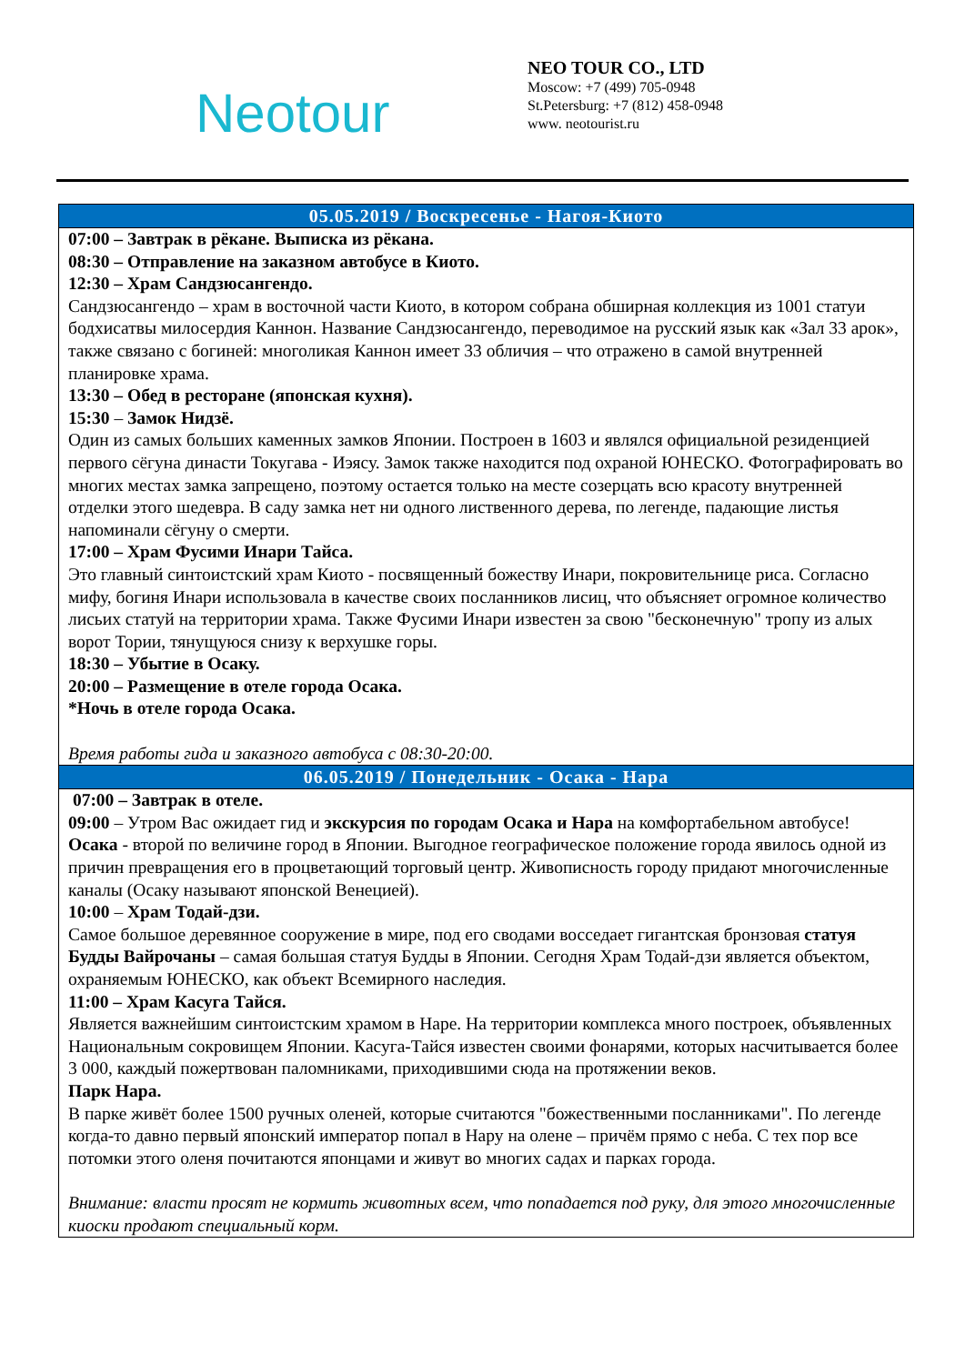Neotour
NEO TOUR CO., LTD
Moscow: +7 (499) 705-0948
St.Petersburg: +7 (812) 458-0948
www. neotourist.ru
| 05.05.2019 / Воскресенье - Нагоя-Киото |
| --- |
| 07:00 – Завтрак в рёкане. Выписка из рёкана. 08:30 – Отправление на заказном автобусе в Киото. 12:30 – Храм Сандзюсангендо. Сандзюсангендо – храм в восточной части Киото, в котором собрана обширная коллекция из 1001 статуи бодхисатвы милосердия Каннон. Название Сандзюсангендо, переводимое на русский язык как «Зал 33 арок», также связано с богиней: многоликая Каннон имеет 33 обличия – что отражено в самой внутренней планировке храма. 13:30 – Обед в ресторане (японская кухня). 15:30 – Замок Нидзё. Один из самых больших каменных замков Японии. Построен в 1603 и являлся официальной резиденцией первого сёгуна династи Токугава - Иэясу. Замок также находится под охраной ЮНЕСКО. Фотографировать во многих местах замка запрещено, поэтому остается только на месте созерцать всю красоту внутренней отделки этого шедевра. В саду замка нет ни одного лиственного дерева, по легенде, падающие листья напоминали сёгуну о смерти. 17:00 – Храм Фусими Инари Тайса. Это главный синтоистский храм Киото - посвященный божеству Инари, покровительнице риса. Согласно мифу, богиня Инари использовала в качестве своих посланников лисиц, что объясняет огромное количество лисьих статуй на территории храма. Также Фусими Инари известен за свою "бесконечную" тропу из алых ворот Тории, тянущуюся снизу к верхушке горы. 18:30 – Убытие в Осаку. 20:00 – Размещение в отеле города Осака. *Ночь в отеле города Осака. Время работы гида и заказного автобуса с 08:30-20:00. |
| 06.05.2019 / Понедельник - Осака - Нара |
| 07:00 – Завтрак в отеле. 09:00 – Утром Вас ожидает гид и экскурсия по городам Осака и Нара на комфортабельном автобусе! Осака - второй по величине город в Японии. Выгодное географическое положение города явилось одной из причин превращения его в процветающий торговый центр. Живописность городу придают многочисленные каналы (Осаку называют японской Венецией). 10:00 – Храм Тодай-дзи. Самое большое деревянное сооружение в мире, под его сводами восседает гигантская бронзовая статуя Будды Вайрочаны – самая большая статуя Будды в Японии. Сегодня Храм Тодай-дзи является объектом, охраняемым ЮНЕСКО, как объект Всемирного наследия. 11:00 – Храм Касуга Тайся. Является важнейшим синтоистским храмом в Наре. На территории комплекса много построек, объявленных Национальным сокровищем Японии. Касуга-Тайся известен своими фонарями, которых насчитывается более 3 000, каждый пожертвован паломниками, приходившими сюда на протяжении веков. Парк Нара. В парке живёт более 1500 ручных оленей, которые считаются "божественными посланниками". По легенде когда-то давно первый японский император попал в Нару на олене – причём прямо с неба. С тех пор все потомки этого оленя почитаются японцами и живут во многих садах и парках города. Внимание: власти просят не кормить животных всем, что попадается под руку, для этого многочисленные киоски продают специальный корм. |